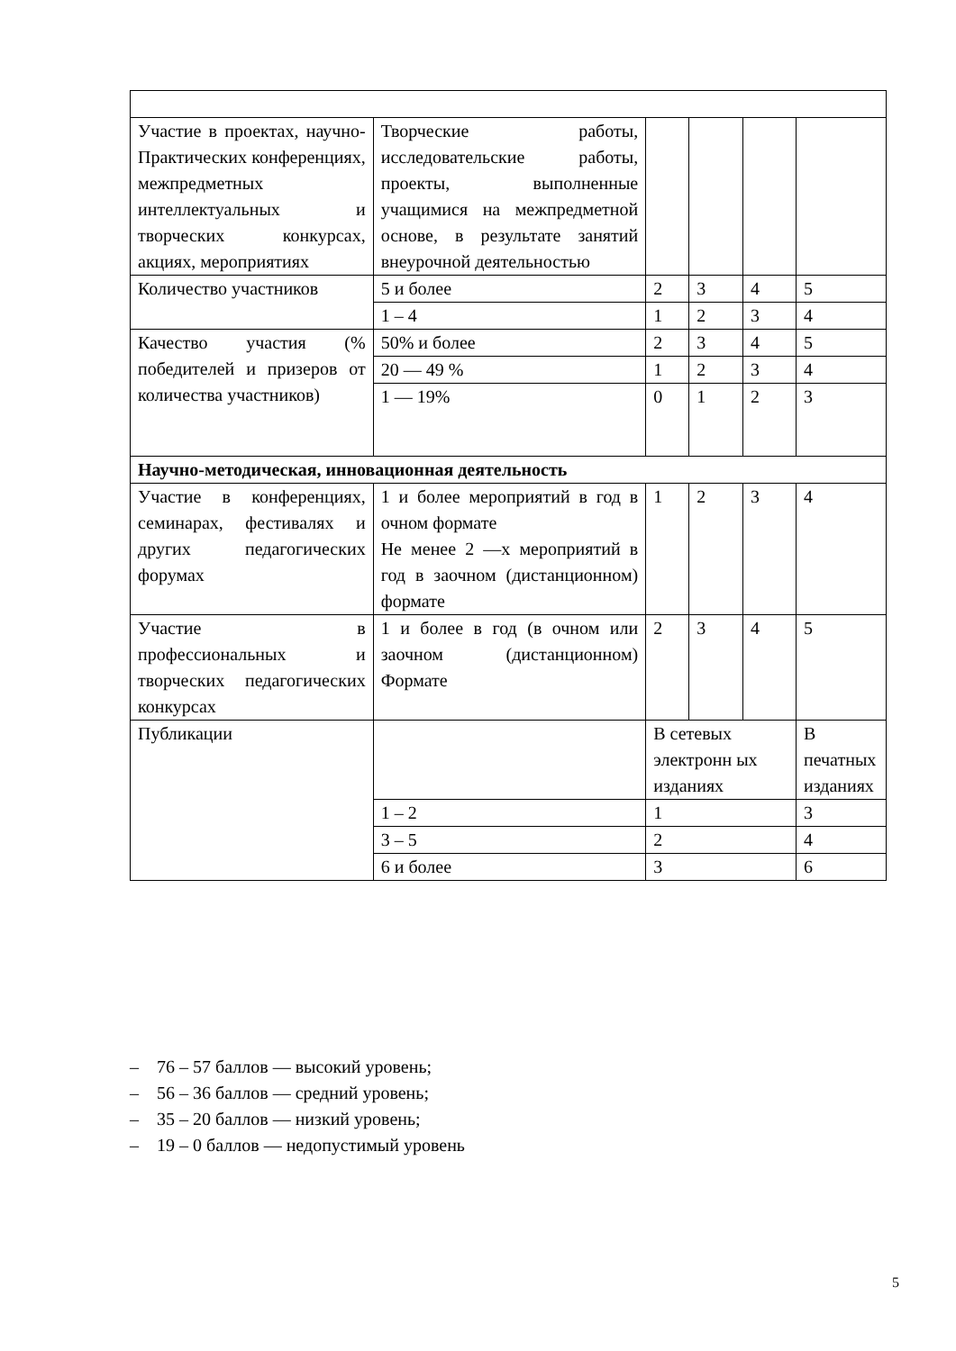| Участие в проектах, научно-Практических конференциях, межпредметных интеллектуальных и творческих конкурсах, акциях, мероприятиях | Творческие работы, исследовательские работы, проекты, выполненные учащимися на межпредметной основе, в результате занятий внеурочной деятельностью | | | | |
| Количество участников | 5 и более | 2 | 3 | 4 | 5 |
| | 1 – 4 | 1 | 2 | 3 | 4 |
| Качество участия (% победителей и призеров от количества участников) | 50% и более | 2 | 3 | 4 | 5 |
| | 20 — 49 % | 1 | 2 | 3 | 4 |
| | 1 — 19% | 0 | 1 | 2 | 3 |
| Научно-методическая, инновационная деятельность | | | | | |
| Участие в конференциях, семинарах, фестивалях и других педагогических форумах | 1 и более мероприятий в год в очном формате Не менее 2 —х мероприятий в год в заочном (дистанционном) формате | 1 | 2 | 3 | 4 |
| Участие в профессиональных и творческих педагогических конкурсах | 1 и более в год (в очном или заочном (дистанционном) Формате | 2 | 3 | 4 | 5 |
| Публикации | | В сетевых электронн ых изданиях | | | В печатных изданиях |
| | 1 – 2 | 1 | | | 3 |
| | 3 – 5 | 2 | | | 4 |
| | 6 и более | 3 | | | 6 |
– 76 – 57 баллов — высокий уровень;
– 56 – 36 баллов — средний уровень;
– 35 – 20 баллов — низкий уровень;
– 19 – 0 баллов — недопустимый уровень
5